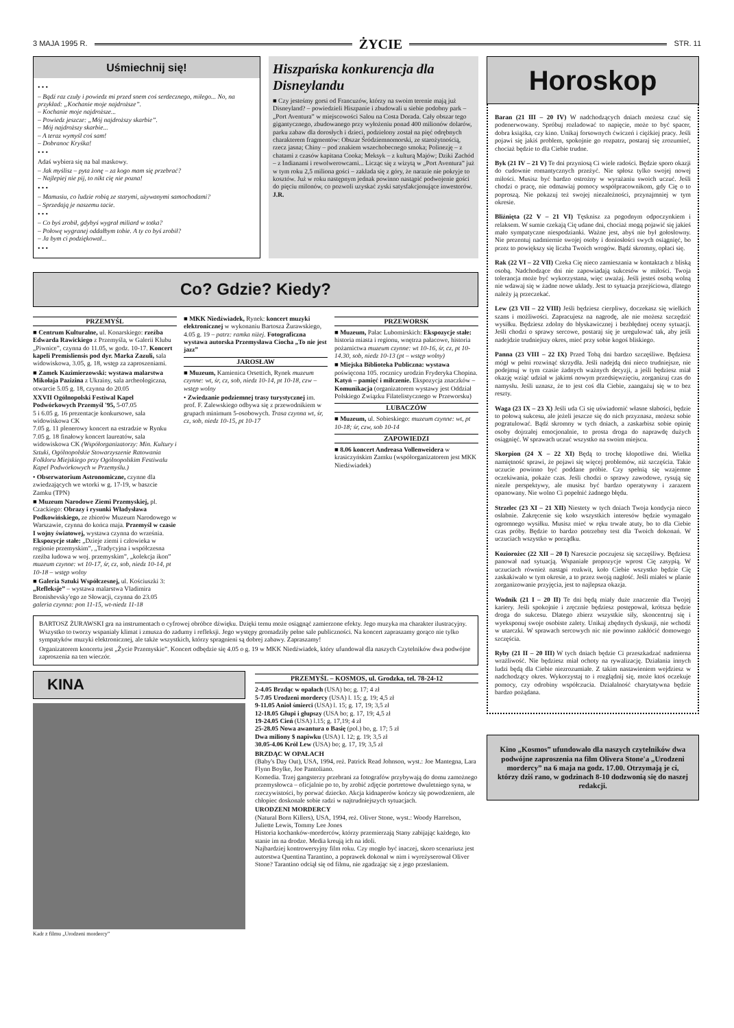3 MAJA 1995 R. ŻYCIE STR. 11
Uśmiechnij się!
• • •
– Bądź raz czuły i powiedz mi przed snem coś serdecznego, miłego... No, na przykład: „Kochanie moje najdroższe”.
– Kochanie moje najdroższe...
– Powiedz jeszcze: „Mój najdroższy skarbie”.
– Mój najdroższy skarbie...
– A teraz wymyśl coś sam!
– Dobranoc Kryśka!
• • •
Adaś wybiera się na bal maskowy.
– Jak myślisz – pyta żonę – za kogo mam się przebrać?
– Najlepiej nie pij, to nikt cię nie pozna!
• • •
– Mamusiu, co ludzie robią ze starymi, używanymi samochodami?
– Sprzedają je naszemu tacie.
• • •
– Co byś zrobił, gdybyś wygrał miliard w totka?
– Połowę wygranej oddałbym tobie. A ty co byś zrobił?
– Ja bym ci podziękował...
• • •
Hiszpańska konkurencja dla Disneylandu
■ Czy jesteśmy gorsi od Francuzów, którzy na swoim terenie mają już Disneyland? – powiedzieli Hiszpanie i zbudowali u siebie podobny park – „Port Aventura” w miejscowości Salou na Costa Dorada. Cały obszar tego gigantycznego, zbudowanego przy wyłożeniu ponad 400 milionów dolarów, parku zabaw dla dorosłych i dzieci, podzielony został na pięć odrębnych charakterem fragmentów: Obszar Śródziemnomorski, ze starożytnością, rzecz jasna; Chiny – pod znakiem wszechobecnego smoka; Polinezję – z chatami z czasów kapitana Cooka; Meksyk – z kulturą Majów; Dziki Zachód – z Indianami i rewolwerowcami... Licząc się z wizytą w „Port Aventura” już w tym roku 2,5 miliona gości – zakłada się z góry, że narazie nie pokryje to kosztów. Już w roku następnym jednak powinno nastąpić podwojenie gości do pięciu milonów, co pozwoli uzyskać zyski satysfakcjonujące inwestorów. J.R.
Co? Gdzie? Kiedy?
PRZEMYŚL
■ Centrum Kulturalne, ul. Konarskiego: rzeźba Edwarda Rawickiego z Przemyśla, w Galerii Klubu „Piwnice”, czynna do 11.05, w godz. 10-17. Koncert kapeli Premisliensis pod dyr. Marka Zazuli, sala widowiskowa, 3.05, g. 18, wstęp za zaproszeniami.
■ Zamek Kazimierzowski: wystawa malarstwa Mikołaja Pazizina z Ukrainy, sala archeologiczna, otwarcie 5.05 g. 18, czynna do 20.05
XXVII Ogólnopolski Festiwal Kapel Podwórkowych Przemyśl '95, 5-07.05
5 i 6.05 g. 16 prezentacje konkursowe, sala widowiskowa CK
7.05 g. 11 plenerowy koncert na estradzie w Rynku
7.05 g. 18 finałowy koncert laureatów, sala widowiskowa CK (Współorganizatorzy: Min. Kultury i Sztuki, Ogólnopolskie Stowarzyszenie Ratowania Folkloru Miejskiego przy Ogólnopolskim Festiwalu Kapel Podwórkowych w Przemyślu.)
• Obserwatorium Astronomiczne, czynne dla zwiedzających we wtorki w g. 17-19, w baszcie Zamku (TPN)
■ Muzeum Narodowe Ziemi Przemyskiej, pl. Czackiego: Obrazy i rysunki Władysława Podkowińskiego, ze zbiorów Muzeum Narodowego w Warszawie, czynna do końca maja. Przemyśl w czasie I wojny światowej, wystawa czynna do września. Ekspozycje stałe: „Dzieje ziemi i człowieka w regionie przemyskim”, „Tradycyjna i współczesna rzeźba ludowa w woj. przemyskim”, „kolekcja ikon” muzeum czynne: wt 10-17, śr, cz, sob, niedz 10-14, pt 10-18 – wstęp wolny
■ Galeria Sztuki Współczesnej, ul. Kościuszki 3: „Refleksje” – wystawa malarstwa Vladimira Bronishevsky'ego ze Słowacji, czynna do 23.05 galeria czynna: pon 11-15, wt-niedz 11-18
■ MKK Niedźwiadek, Rynek: koncert muzyki elektronicznej w wykonaniu Bartosza Żurawskiego, 4.05 g. 19 – patrz: ramka niżej. Fotograficzna wystawa autorska Przemysława Ciocha „To nie jest jazz”
JAROSŁAW
■ Muzeum, Kamienica Orsettich, Rynek muzeum czynne: wt, śr, cz, sob, niedz 10-14, pt 10-18, czw – wstęp wolny
• Zwiedzanie podziemnej trasy turystycznej im. prof. F. Zalewskiego odbywa się z przewodnikiem w grupach minimum 5-osobowych. Trasa czynna wt, śr, cz, sob, niedz 10-15, pt 10-17
PRZEWORSK
■ Muzeum, Pałac Lubomirskich: Ekspozycje stałe: historia miasta i regionu, wnętrza pałacowe, historia pożarnictwa muzeum czynne: wt 10-16, śr, cz, pt 10-14.30, sob, niedz 10-13 (pt – wstęp wolny)
■ Miejska Biblioteka Publiczna: wystawa poświęcona 105. rocznicy urodzin Fryderyka Chopina. Katyń – pamięć i milczenie. Ekspozycja znaczków – Komunikacja (organizatorem wystawy jest Oddział Polskiego Związku Filatelistycznego w Przeworsku)
LUBACZÓW
■ Muzeum, ul. Sobieskiego: muzeum czynne: wt, pt 10-18; śr, czw, sob 10-14
ZAPOWIEDZI
■ 8.06 koncert Andreasa Vollenweidera w krasiczyńskim Zamku (współorganizatorem jest MKK Niedźwiadek)
BARTOSZ ŻURAWSKI gra na instrumentach o cyfrowej obróbce dźwięku. Dzięki temu może osiągnąć zamierzone efekty. Jego muzyka ma charakter ilustracyjny. Wszystko to tworzy wspaniały klimat i zmusza do zadumy i refleksji. Jego występy gromadziły pełne sale publiczności. Na koncert zapraszamy gorąco nie tylko sympatyków muzyki elektronicznej, ale także wszystkich, którzy spragnieni są dobrej zabawy. Zapraszamy!
Organizatorem koncertu jest „Życie Przemyskie”. Koncert odbędzie się 4.05 o g. 19 w MKK Niedźwiadek, który ufundował dla naszych Czytelników dwa podwójne zaproszenia na ten wieczór.
KINA
Kadr z filmu „Urodzeni mordercy”
PRZEMYŚL – KOSMOS, ul. Grodzka, tel. 78-24-12
2-4.05 Brzdąc w opałach (USA) bo; g. 17; 4 zł
5-7.05 Urodzeni mordercy (USA) l. 15; g. 19; 4,5 zł
9-11.05 Anioł śmierci (USA) l. 15; g. 17, 19; 3,5 zł
12-18.05 Głupi i głupszy (USA bo; g. 17, 19; 4,5 zł
19-24.05 Cień (USA) l.15; g. 17,19; 4 zł
25-28.05 Nowa awantura o Basię (pol.) bo, g. 17; 5 zł
Dwa miliony $ napiwku (USA) l. 12; g. 19; 3,5 zł
30.05-4.06 Król Lew (USA) bo; g. 17, 19; 3,5 zł
BRZDĄC W OPAŁACH
(Baby's Day Out), USA, 1994, reż. Patrick Read Johnson, wyst.: Joe Mantegna, Lara Flynn Boylke, Joe Pantoliano.
Komedia. Trzej gangsterzy przebrani za fotografów przybywają do domu zamożnego przemysłowca – oficjalnie po to, by zrobić zdjęcie portretowe dwuletniego syna, w rzeczywistości, by porwać dziecko. Akcja kidnaperów kończy się powodzeniem, ale chłopiec doskonale sobie radzi w najtrudniejszych sytuacjach.
URODZENI MORDERCY
(Natural Born Killers), USA, 1994, reż. Oliver Stone, wyst.: Woody Harrelson, Juliette Lewis, Tommy Lee Jones
Historia kochanków-morderców, którzy przemierzają Stany zabijając każdego, kto stanie im na drodze. Media kreują ich na idoli.
Najbardziej kontrowersyjny film roku. Czy mogło być inaczej, skoro scenariusz jest autorstwa Quentina Tarantino, a poprawek dokonał w nim i wyreżyserował Oliver Stone? Tarantino odciął się od filmu, nie zgadzając się z jego przesłaniem.
Horoskop
Baran (21 III – 20 IV) W nadchodzących dniach możesz czuć się podenerwowany. Spróbuj rozładować to napięcie, może to być spacer, dobra książka, czy kino. Unikaj forsownych ćwiczeń i ciężkiej pracy. Jeśli pojawi się jakiś problem, spokojnie go rozpatrz, postaraj się zrozumieć, chociaż będzie to dla Ciebie trudne.
Byk (21 IV – 21 V) Te dni przyniosą Ci wiele radości. Będzie sporo okazji do cudownie romantycznych przeżyć. Nie spłosz tylko swojej nowej miłości. Musisz być bardzo ostrożny w wyrażaniu swoich uczuć. Jeśli chodzi o pracę, nie odmawiaj pomocy współpracownikom, gdy Cię o to poproszą. Nie pokazuj też swojej niezależności, przynajmniej w tym okresie.
Bliźnięta (22 V – 21 VI) Tęsknisz za pogodnym odpoczynkiem i relaksem. W sumie czekają Cię udane dni, chociaż mogą pojawić się jakieś mało sympatyczne niespodzianki. Ważne jest, abyś nie był gołosłowny. Nie prezentuj nadmiernie swojej osoby i doniosłości swych osiągnięć, bo przez to powiększy się liczba Twoich wrogów. Bądź skromny, opłaci się.
Rak (22 VI – 22 VII) Czeka Cię nieco zamieszania w kontaktach z bliską osobą. Nadchodzące dni nie zapowiadają sukcesów w miłości. Twoja tolerancja może być wykorzystana, więc uważaj. Jeśli jesteś osobą wolną nie wdawaj się w żadne nowe układy. Jest to sytuacja przejściowa, dlatego należy ją przeczekać.
Lew (23 VII – 22 VIII) Jeśli będziesz cierpliwy, doczekasz się wielkich szans i możliwości. Zapracujesz na nagrodę, ale nie możesz szczędzić wysiłku. Będziesz zdolny do błyskawicznej i bezbłędnej oceny sytuacji. Jeśli chodzi o sprawy sercowe, postaraj się je uregulować tak, aby jeśli nadejdzie trudniejszy okres, mieć przy sobie kogoś bliskiego.
Panna (23 VIII – 22 IX) Przed Tobą dni bardzo szczęśliwe. Będziesz mógł w pełni rozwinąć skrzydła. Jeśli nadejdą dni nieco trudniejsze, nie podejmuj w tym czasie żadnych ważnych decyzji, a jeśli będziesz miał okazję wziąć udział w jakimś nowym przedsięwzięciu, zorganizuj czas do namysłu. Jeśli uznasz, że to jest coś dla Ciebie, zaangażuj się w to bez reszty.
Waga (23 IX – 23 X) Jeśli uda Ci się uświadomić własne słabości, będzie to połową sukcesu, ale jeżeli jeszcze się do nich przyznasz, możesz sobie pogratulować. Bądź skromny w tych dniach, a zaskarbisz sobie opinię osoby dojrzałej emocjonalnie, to prosta droga do naprawdę dużych osiągnięć. W sprawach uczuć wszystko na swoim miejscu.
Skorpion (24 X – 22 XI) Będą to trochę kłopotliwe dni. Wielka namiętność sprawi, że pojawi się więcej problemów, niż szczęścia. Takie uczucie powinno być poddane próbie. Czy spełnią się wzajemne oczekiwania, pokaże czas. Jeśli chodzi o sprawy zawodowe, rysują się niezłe perspektywy, ale musisz być bardzo operatywny i zarazem opanowany. Nie wolno Ci popełnić żadnego błędu.
Strzelec (23 XI – 21 XII) Niestety w tych dniach Twoja kondycja nieco osłabnie. Zakręcenie się koło wszystkich interesów będzie wymagało ogromnego wysiłku. Musisz mieć w ręku trwałe atuty, bo to dla Ciebie czas próby. Będzie to bardzo potrzebny test dla Twoich dokonań. W uczuciach wszystko w porządku.
Koziorożec (22 XII – 20 I) Nareszcie poczujesz się szczęśliwy. Będziesz panował nad sytuacją. Wspaniałe propozycje wprost Cię zasypią. W uczuciach również nastąpi rozkwit, koło Ciebie wszystko będzie Cię zaskakiwało w tym okresie, a to przez swoją nagłość. Jeśli miałeś w planie zorganizowanie przyjęcia, jest to najlepsza okazja.
Wodnik (21 I – 20 II) Te dni będą miały duże znaczenie dla Twojej kariery. Jeśli spokojnie i zręcznie będziesz postępował, krótsza będzie droga do sukcesu. Dlatego zbierz wszystkie siły, skoncentruj się i wyeksponuj swoje osobiste zalety. Unikaj zbędnych dyskusji, nie wchodź w utarczki. W sprawach sercowych nic nie powinno zakłócić domowego szczęścia.
Ryby (21 II – 20 III) W tych dniach będzie Ci przeszkadzać nadmierna wrażliwość. Nie będziesz miał ochoty na rywalizację. Działania innych ludzi będą dla Ciebie niezrozumiałe. Z takim nastawieniem wejdziesz w nadchodzący okres. Wykorzystaj to i rozglądnij się, może ktoś oczekuje pomocy, czy odrobiny współczucia. Działalność charytatywna będzie bardzo pożądana.
Kino „Kosmos” ufundowało dla naszych czytelników dwa podwójne zaproszenia na film Olivera Stone'a „Urodzeni mordercy” na 6 maja na godz. 17.00. Otrzymają je ci, którzy dziś rano, w godzinach 8-10 dodzwonią się do naszej redakcji.